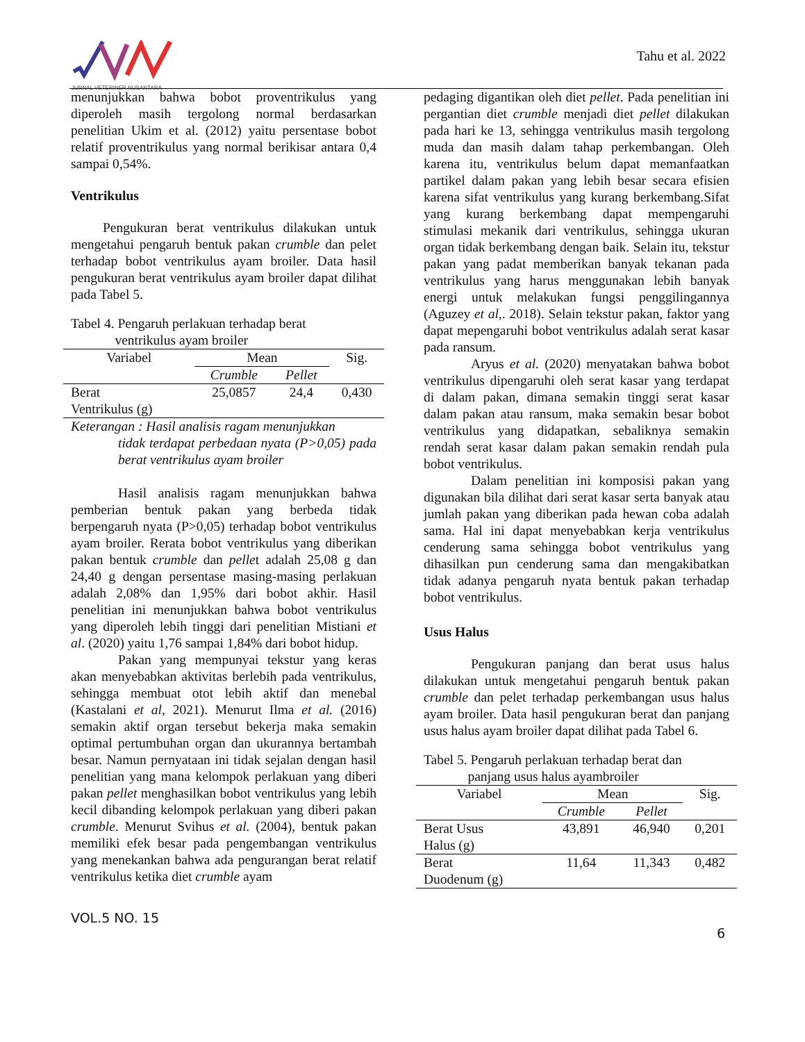JURNAL VETERINER NUSANTARA Tahu et al. 2022
menunjukkan bahwa bobot proventrikulus yang diperoleh masih tergolong normal berdasarkan penelitian Ukim et al. (2012) yaitu persentase bobot relatif proventrikulus yang normal berikisar antara 0,4 sampai 0,54%.
Ventrikulus
Pengukuran berat ventrikulus dilakukan untuk mengetahui pengaruh bentuk pakan crumble dan pelet terhadap bobot ventrikulus ayam broiler. Data hasil pengukuran berat ventrikulus ayam broiler dapat dilihat pada Tabel 5.
Tabel 4. Pengaruh perlakuan terhadap berat
ventrikulus ayam broiler
| Variabel | Mean | | Sig. |
| --- | --- | --- | --- |
| | Crumble | Pellet | |
| Berat Ventrikulus (g) | 25,0857 | 24,4 | 0,430 |
Keterangan : Hasil analisis ragam menunjukkan
tidak terdapat perbedaan nyata (P>0,05) pada berat ventrikulus ayam broiler
Hasil analisis ragam menunjukkan bahwa pemberian bentuk pakan yang berbeda tidak berpengaruh nyata (P>0,05) terhadap bobot ventrikulus ayam broiler. Rerata bobot ventrikulus yang diberikan pakan bentuk crumble dan pellet adalah 25,08 g dan 24,40 g dengan persentase masing-masing perlakuan adalah 2,08% dan 1,95% dari bobot akhir. Hasil penelitian ini menunjukkan bahwa bobot ventrikulus yang diperoleh lebih tinggi dari penelitian Mistiani et al. (2020) yaitu 1,76 sampai 1,84% dari bobot hidup.
Pakan yang mempunyai tekstur yang keras akan menyebabkan aktivitas berlebih pada ventrikulus, sehingga membuat otot lebih aktif dan menebal (Kastalani et al, 2021). Menurut Ilma et al. (2016) semakin aktif organ tersebut bekerja maka semakin optimal pertumbuhan organ dan ukurannya bertambah besar. Namun pernyataan ini tidak sejalan dengan hasil penelitian yang mana kelompok perlakuan yang diberi pakan pellet menghasilkan bobot ventrikulus yang lebih kecil dibanding kelompok perlakuan yang diberi pakan crumble. Menurut Svihus et al. (2004), bentuk pakan memiliki efek besar pada pengembangan ventrikulus yang menekankan bahwa ada pengurangan berat relatif ventrikulus ketika diet crumble ayam
pedaging digantikan oleh diet pellet. Pada penelitian ini pergantian diet crumble menjadi diet pellet dilakukan pada hari ke 13, sehingga ventrikulus masih tergolong muda dan masih dalam tahap perkembangan. Oleh karena itu, ventrikulus belum dapat memanfaatkan partikel dalam pakan yang lebih besar secara efisien karena sifat ventrikulus yang kurang berkembang.Sifat yang kurang berkembang dapat mempengaruhi stimulasi mekanik dari ventrikulus, sehingga ukuran organ tidak berkembang dengan baik. Selain itu, tekstur pakan yang padat memberikan banyak tekanan pada ventrikulus yang harus menggunakan lebih banyak energi untuk melakukan fungsi penggilingannya (Aguzey et al,. 2018). Selain tekstur pakan, faktor yang dapat mepengaruhi bobot ventrikulus adalah serat kasar pada ransum.
Aryus et al. (2020) menyatakan bahwa bobot ventrikulus dipengaruhi oleh serat kasar yang terdapat di dalam pakan, dimana semakin tinggi serat kasar dalam pakan atau ransum, maka semakin besar bobot ventrikulus yang didapatkan, sebaliknya semakin rendah serat kasar dalam pakan semakin rendah pula bobot ventrikulus.
Dalam penelitian ini komposisi pakan yang digunakan bila dilihat dari serat kasar serta banyak atau jumlah pakan yang diberikan pada hewan coba adalah sama. Hal ini dapat menyebabkan kerja ventrikulus cenderung sama sehingga bobot ventrikulus yang dihasilkan pun cenderung sama dan mengakibatkan tidak adanya pengaruh nyata bentuk pakan terhadap bobot ventrikulus.
Usus Halus
Pengukuran panjang dan berat usus halus dilakukan untuk mengetahui pengaruh bentuk pakan crumble dan pelet terhadap perkembangan usus halus ayam broiler. Data hasil pengukuran berat dan panjang usus halus ayam broiler dapat dilihat pada Tabel 6.
Tabel 5. Pengaruh perlakuan terhadap berat dan
panjang usus halus ayambroiler
| Variabel | Mean | | Sig. |
| --- | --- | --- | --- |
| | Crumble | Pellet | |
| Berat Usus Halus (g) | 43,891 | 46,940 | 0,201 |
| Berat Duodenum (g) | 11,64 | 11,343 | 0,482 |
VOL.5 NO. 15 6